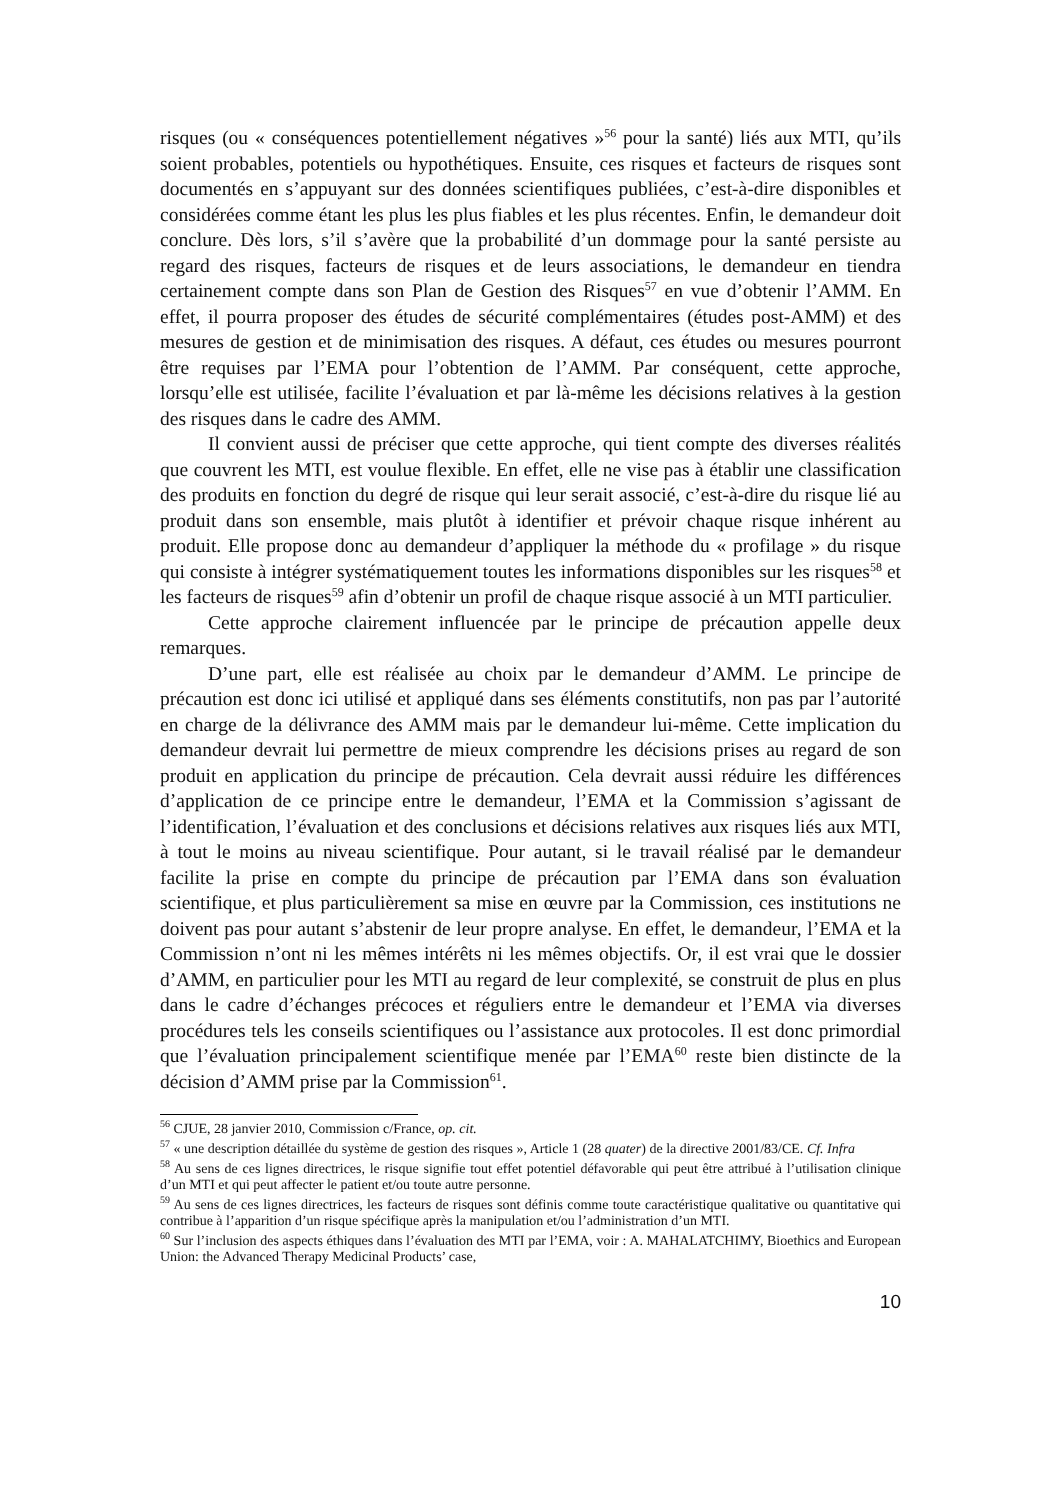risques (ou « conséquences potentiellement négatives »<sup>56</sup> pour la santé) liés aux MTI, qu’ils soient probables, potentiels ou hypothétiques. Ensuite, ces risques et facteurs de risques sont documentés en s’appuyant sur des données scientifiques publiées, c’est-à-dire disponibles et considérées comme étant les plus les plus fiables et les plus récentes. Enfin, le demandeur doit conclure. Dès lors, s’il s’avère que la probabilité d’un dommage pour la santé persiste au regard des risques, facteurs de risques et de leurs associations, le demandeur en tiendra certainement compte dans son Plan de Gestion des Risques<sup>57</sup> en vue d’obtenir l’AMM. En effet, il pourra proposer des études de sécurité complémentaires (études post-AMM) et des mesures de gestion et de minimisation des risques. A défaut, ces études ou mesures pourront être requises par l’EMA pour l’obtention de l’AMM. Par conséquent, cette approche, lorsqu’elle est utilisée, facilite l’évaluation et par là-même les décisions relatives à la gestion des risques dans le cadre des AMM.
Il convient aussi de préciser que cette approche, qui tient compte des diverses réalités que couvrent les MTI, est voulue flexible. En effet, elle ne vise pas à établir une classification des produits en fonction du degré de risque qui leur serait associé, c’est-à-dire du risque lié au produit dans son ensemble, mais plutôt à identifier et prévoir chaque risque inhérent au produit. Elle propose donc au demandeur d’appliquer la méthode du « profilage » du risque qui consiste à intégrer systématiquement toutes les informations disponibles sur les risques<sup>58</sup> et les facteurs de risques<sup>59</sup> afin d’obtenir un profil de chaque risque associé à un MTI particulier.
Cette approche clairement influencée par le principe de précaution appelle deux remarques.
D’une part, elle est réalisée au choix par le demandeur d’AMM. Le principe de précaution est donc ici utilisé et appliqué dans ses éléments constitutifs, non pas par l’autorité en charge de la délivrance des AMM mais par le demandeur lui-même. Cette implication du demandeur devrait lui permettre de mieux comprendre les décisions prises au regard de son produit en application du principe de précaution. Cela devrait aussi réduire les différences d’application de ce principe entre le demandeur, l’EMA et la Commission s’agissant de l’identification, l’évaluation et des conclusions et décisions relatives aux risques liés aux MTI, à tout le moins au niveau scientifique. Pour autant, si le travail réalisé par le demandeur facilite la prise en compte du principe de précaution par l’EMA dans son évaluation scientifique, et plus particulièrement sa mise en œuvre par la Commission, ces institutions ne doivent pas pour autant s’abstenir de leur propre analyse. En effet, le demandeur, l’EMA et la Commission n’ont ni les mêmes intérêts ni les mêmes objectifs. Or, il est vrai que le dossier d’AMM, en particulier pour les MTI au regard de leur complexité, se construit de plus en plus dans le cadre d’échanges précoces et réguliers entre le demandeur et l’EMA via diverses procédures tels les conseils scientifiques ou l’assistance aux protocoles. Il est donc primordial que l’évaluation principalement scientifique menée par l’EMA<sup>60</sup> reste bien distincte de la décision d’AMM prise par la Commission<sup>61</sup>.
<sup>56</sup> CJUE, 28 janvier 2010, Commission c/France, op. cit.
<sup>57</sup> « une description détaillée du système de gestion des risques », Article 1 (28 quater) de la directive 2001/83/CE. Cf. Infra
<sup>58</sup> Au sens de ces lignes directrices, le risque signifie tout effet potentiel défavorable qui peut être attribué à l’utilisation clinique d’un MTI et qui peut affecter le patient et/ou toute autre personne.
<sup>59</sup> Au sens de ces lignes directrices, les facteurs de risques sont définis comme toute caractéristique qualitative ou quantitative qui contribue à l’apparition d’un risque spécifique après la manipulation et/ou l’administration d’un MTI.
<sup>60</sup> Sur l’inclusion des aspects éthiques dans l’évaluation des MTI par l’EMA, voir : A. MAHALATCHIMY, Bioethics and European Union: the Advanced Therapy Medicinal Products’ case,
10